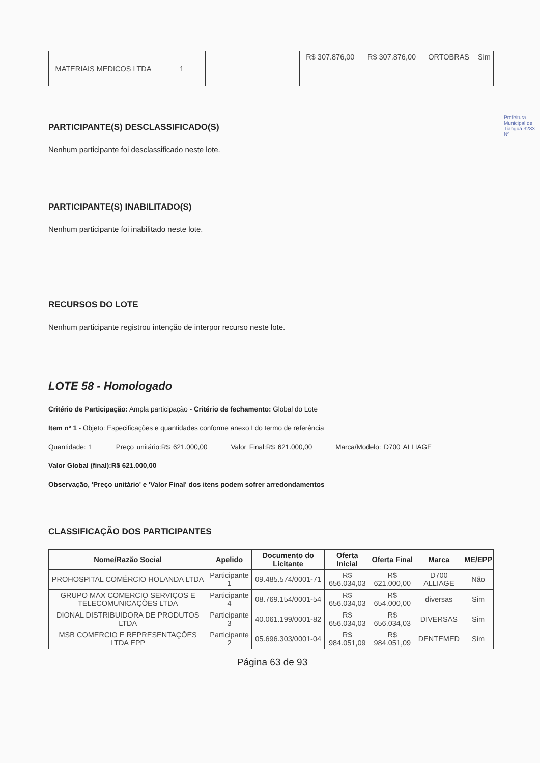| MATERIAIS MEDICOS LTDA | 1 | | R$ 307.876,00 | R$ 307.876,00 | ORTOBRAS | Sim |
Prefeitura Municipal de Tianguá 3283 Nº
PARTICIPANTE(S) DESCLASSIFICADO(S)
Nenhum participante foi desclassificado neste lote.
PARTICIPANTE(S) INABILITADO(S)
Nenhum participante foi inabilitado neste lote.
RECURSOS DO LOTE
Nenhum participante registrou intenção de interpor recurso neste lote.
LOTE 58 - Homologado
Critério de Participação: Ampla participação - Critério de fechamento: Global do Lote
Item nº 1 - Objeto: Especificações e quantidades conforme anexo I do termo de referência
Quantidade: 1 Preço unitário:R$ 621.000,00 Valor Final:R$ 621.000,00 Marca/Modelo: D700 ALLIAGE
Valor Global (final):R$ 621.000,00
Observação, 'Preço unitário' e 'Valor Final' dos itens podem sofrer arredondamentos
CLASSIFICAÇÃO DOS PARTICIPANTES
| Nome/Razão Social | Apelido | Documento do Licitante | Oferta Inicial | Oferta Final | Marca | ME/EPP |
| --- | --- | --- | --- | --- | --- | --- |
| PROHOSPITAL COMÉRCIO HOLANDA LTDA | Participante 1 | 09.485.574/0001-71 | R$ 656.034,03 | R$ 621.000,00 | D700 ALLIAGE | Não |
| GRUPO MAX COMERCIO SERVIÇOS E TELECOMUNICAÇÕES LTDA | Participante 4 | 08.769.154/0001-54 | R$ 656.034,03 | R$ 654.000,00 | diversas | Sim |
| DIONAL DISTRIBUIDORA DE PRODUTOS LTDA | Participante 3 | 40.061.199/0001-82 | R$ 656.034,03 | R$ 656.034,03 | DIVERSAS | Sim |
| MSB COMERCIO E REPRESENTAÇÕES LTDA EPP | Participante 2 | 05.696.303/0001-04 | R$ 984.051,09 | R$ 984.051,09 | DENTEMED | Sim |
Página 63 de 93